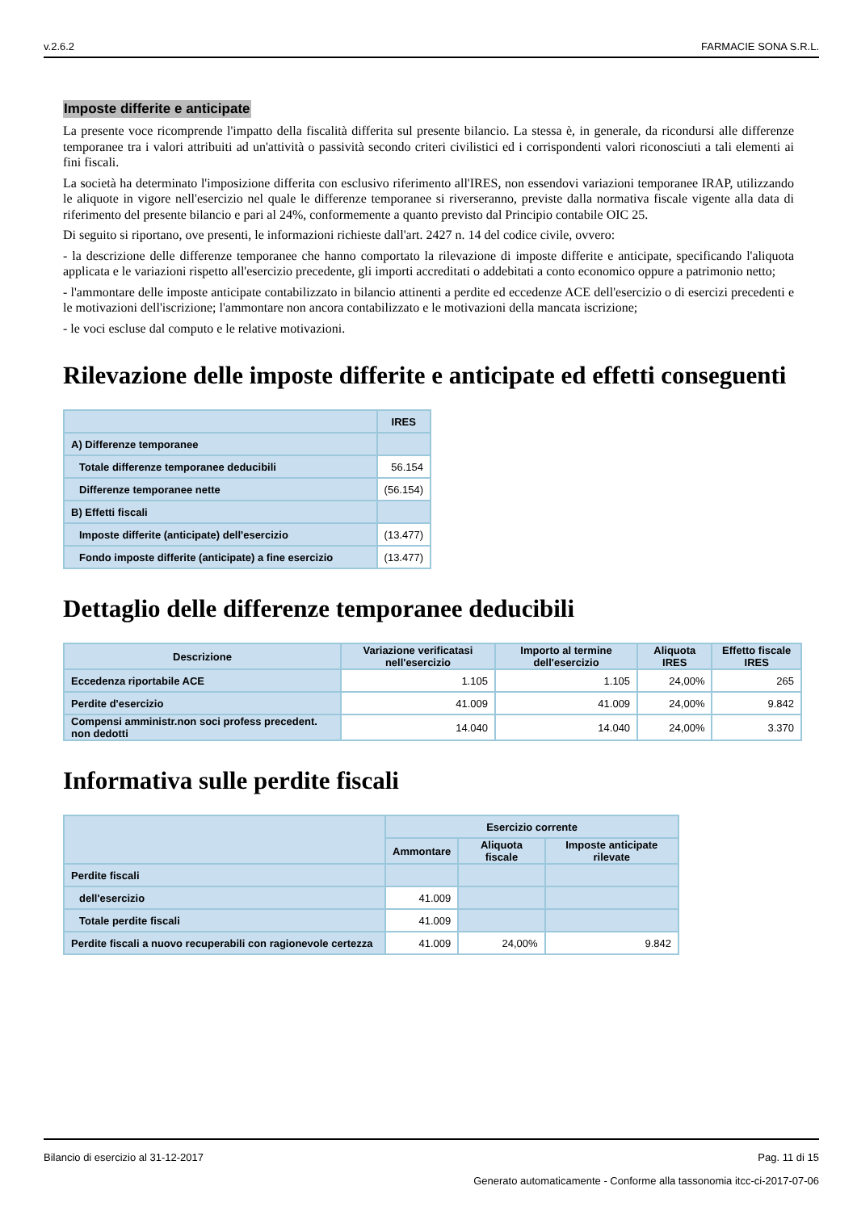v.2.6.2 FARMACIE SONA S.R.L.
Imposte differite e anticipate
La presente voce ricomprende l'impatto della fiscalità differita sul presente bilancio. La stessa è, in generale, da ricondursi alle differenze temporanee tra i valori attribuiti ad un'attività o passività secondo criteri civilistici ed i corrispondenti valori riconosciuti a tali elementi ai fini fiscali.
La società ha determinato l'imposizione differita con esclusivo riferimento all'IRES, non essendovi variazioni temporanee IRAP, utilizzando le aliquote in vigore nell'esercizio nel quale le differenze temporanee si riverseranno, previste dalla normativa fiscale vigente alla data di riferimento del presente bilancio e pari al 24%, conformemente a quanto previsto dal Principio contabile OIC 25.
Di seguito si riportano, ove presenti, le informazioni richieste dall'art. 2427 n. 14 del codice civile, ovvero:
- la descrizione delle differenze temporanee che hanno comportato la rilevazione di imposte differite e anticipate, specificando l'aliquota applicata e le variazioni rispetto all'esercizio precedente, gli importi accreditati o addebitati a conto economico oppure a patrimonio netto;
- l'ammontare delle imposte anticipate contabilizzato in bilancio attinenti a perdite ed eccedenze ACE dell'esercizio o di esercizi precedenti e le motivazioni dell'iscrizione; l'ammontare non ancora contabilizzato e le motivazioni della mancata iscrizione;
- le voci escluse dal computo e le relative motivazioni.
Rilevazione delle imposte differite e anticipate ed effetti conseguenti
| | IRES |
| --- | --- |
| A) Differenze temporanee | |
| Totale differenze temporanee deducibili | 56.154 |
| Differenze temporanee nette | (56.154) |
| B) Effetti fiscali | |
| Imposte differite (anticipate) dell'esercizio | (13.477) |
| Fondo imposte differite (anticipate) a fine esercizio | (13.477) |
Dettaglio delle differenze temporanee deducibili
| Descrizione | Variazione verificatasi nell'esercizio | Importo al termine dell'esercizio | Aliquota IRES | Effetto fiscale IRES |
| --- | --- | --- | --- | --- |
| Eccedenza riportabile ACE | 1.105 | 1.105 | 24,00% | 265 |
| Perdite d'esercizio | 41.009 | 41.009 | 24,00% | 9.842 |
| Compensi amministr.non soci profess precedent. non dedotti | 14.040 | 14.040 | 24,00% | 3.370 |
Informativa sulle perdite fiscali
| | Esercizio corrente | | |
| --- | --- | --- | --- |
| | Ammontare | Aliquota fiscale | Imposte anticipate rilevate |
| Perdite fiscali | | | |
| dell'esercizio | 41.009 | | |
| Totale perdite fiscali | 41.009 | | |
| Perdite fiscali a nuovo recuperabili con ragionevole certezza | 41.009 | 24,00% | 9.842 |
Bilancio di esercizio al 31-12-2017 Pag. 11 di 15
Generato automaticamente - Conforme alla tassonomia itcc-ci-2017-07-06